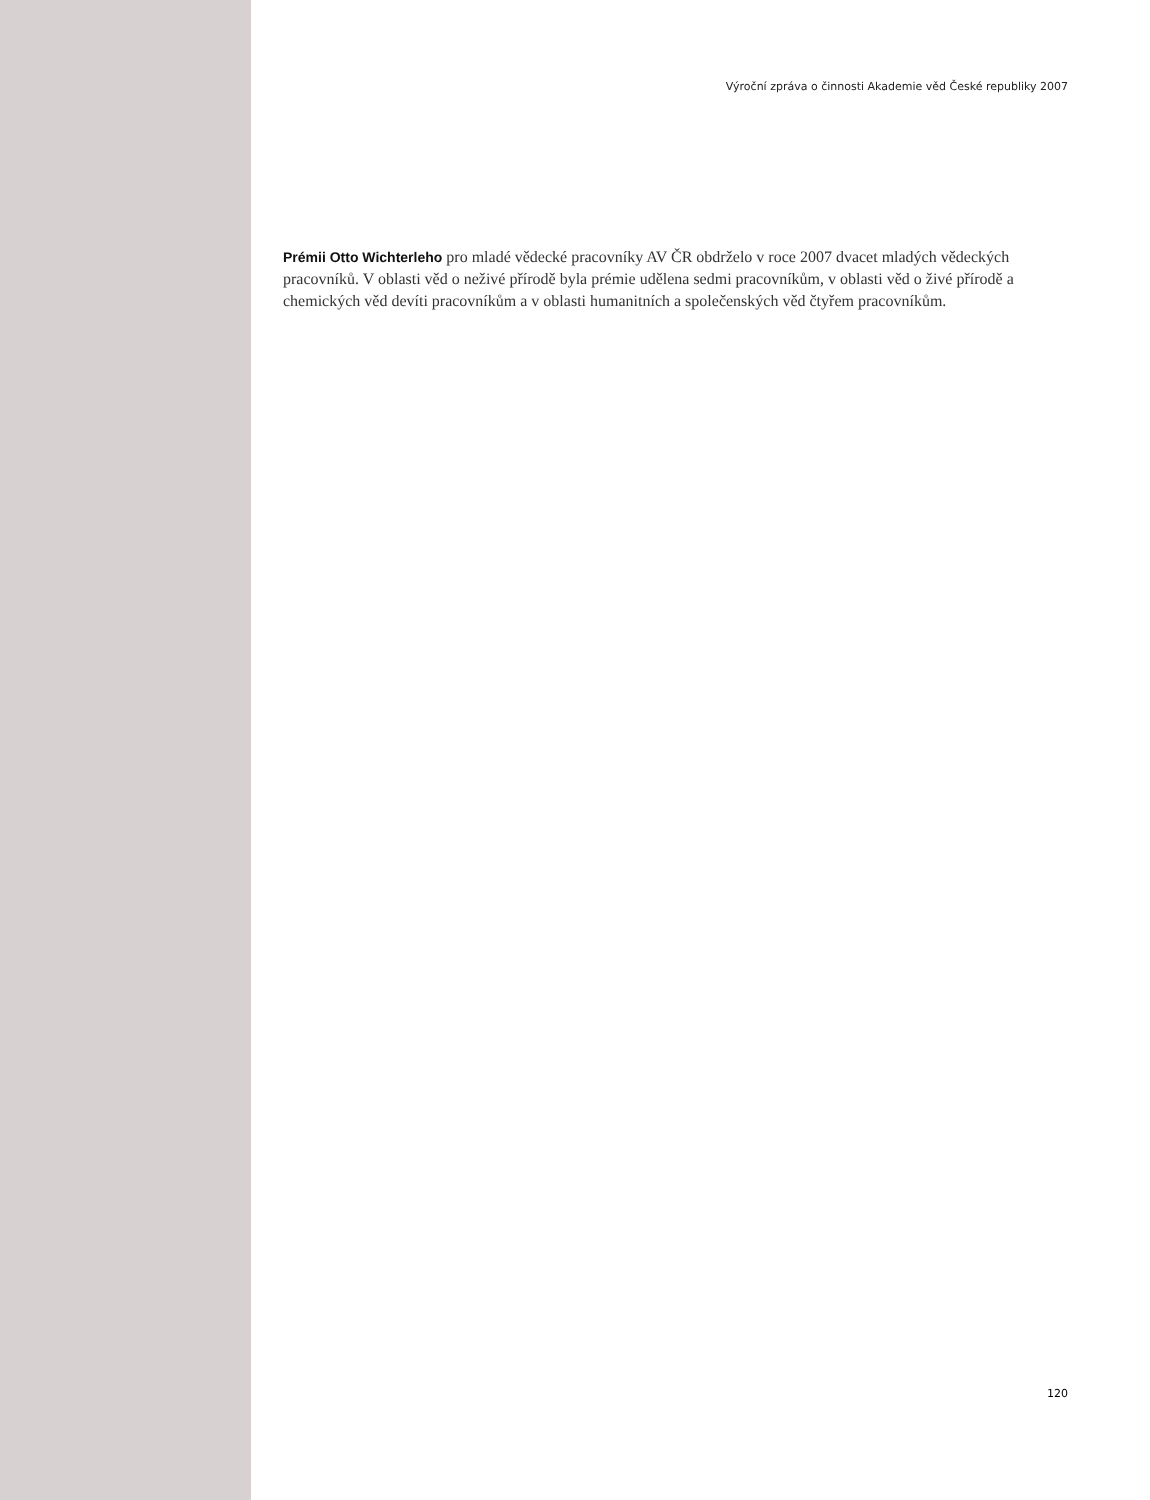Výroční zpráva o činnosti Akademie věd České republiky 2007
Prémii Otto Wichterleho pro mladé vědecké pracovníky AV ČR obdrželo v roce 2007 dvacet mladých vědeckých pracovníků. V oblasti věd o neživé přírodě byla prémie udělena sedmi pracovníkům, v oblasti věd o živé přírodě a chemických věd devíti pracovníkům a v oblasti humanitních a společenských věd čtyřem pracovníkům.
120